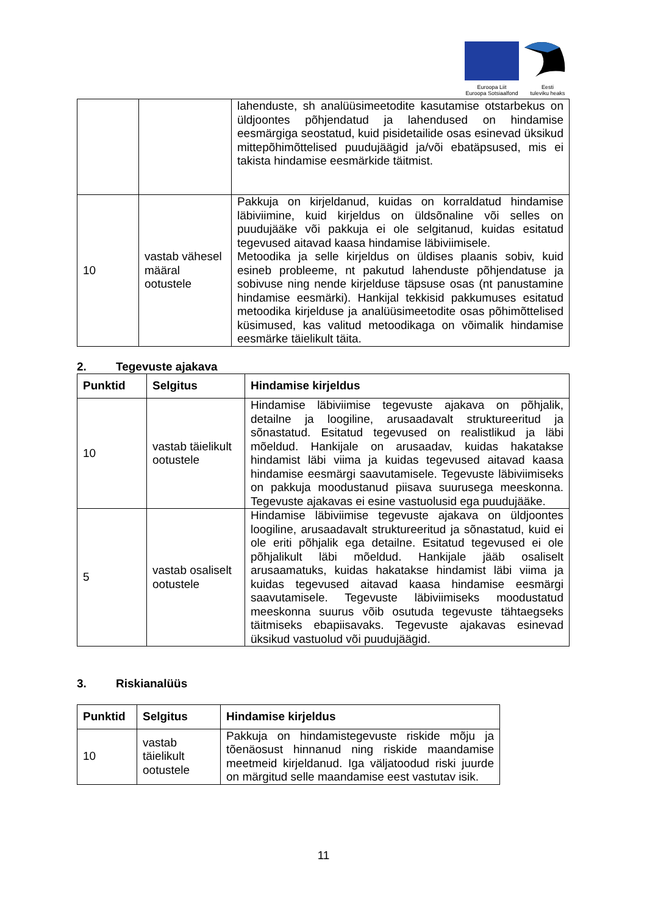Euroopa Liit
Euroopa Sotsiaalfond
Eesti
tuleviku heaks
| | | lahenduste, sh analüüsimeetodite kasutamise otstarbekus on üldjoontes põhjendatud ja lahendused on hindamise eesmärgiga seostatud, kuid pisidetailide osas esinevad üksikud mittepõhimõttelised puudujäägid ja/või ebatäpsused, mis ei takista hindamise eesmärkide täitmist. |
| 10 | vastab vähesel määral ootustele | Pakkuja on kirjeldanud, kuidas on korraldatud hindamise läbiviimine, kuid kirjeldus on üldsõnaline või selles on puudujääke või pakkuja ei ole selgitanud, kuidas esitatud tegevused aitavad kaasa hindamise läbiviimisele. Metoodika ja selle kirjeldus on üldises plaanis sobiv, kuid esineb probleeme, nt pakutud lahenduste põhjendatuse ja sobivuse ning nende kirjelduse täpsuse osas (nt panustamine hindamise eesmärki). Hankijal tekkisid pakkumuses esitatud metoodika kirjelduse ja analüüsimeetodite osas põhimõttelised küsimused, kas valitud metoodikaga on võimalik hindamise eesmärke täielikult täita. |
2. Tegevuste ajakava
| Punktid | Selgitus | Hindamise kirjeldus |
| --- | --- | --- |
| 10 | vastab täielikult ootustele | Hindamise läbiviimise tegevuste ajakava on põhjalik, detailne ja loogiline, arusaadavalt struktureeritud ja sõnastatud. Esitatud tegevused on realistlikud ja läbi mõeldud. Hankijale on arusaadav, kuidas hakatakse hindamist läbi viima ja kuidas tegevused aitavad kaasa hindamise eesmärgi saavutamisele. Tegevuste läbiviimiseks on pakkuja moodustanud piisava suurusega meeskonna. Tegevuste ajakavas ei esine vastuolusid ega puudujääke. |
| 5 | vastab osaliselt ootustele | Hindamise läbiviimise tegevuste ajakava on üldjoontes loogiline, arusaadavalt struktureeritud ja sõnastatud, kuid ei ole eriti põhjalik ega detailne. Esitatud tegevused ei ole põhjalikult läbi mõeldud. Hankijale jääb osaliselt arusaamatuks, kuidas hakatakse hindamist läbi viima ja kuidas tegevused aitavad kaasa hindamise eesmärgi saavutamisele. Tegevuste läbiviimiseks moodustatud meeskonna suurus võib osutuda tegevuste tähtaegseks täitmiseks ebapiisavaks. Tegevuste ajakavas esinevad üksikud vastuolud või puudujäägid. |
3. Riskianalüüs
| Punktid | Selgitus | Hindamise kirjeldus |
| --- | --- | --- |
| 10 | vastab täielikult ootustele | Pakkuja on hindamistegevuste riskide mõju ja tõenäosust hinnanud ning riskide maandamise meetmeid kirjeldanud. Iga väljatoodud riski juurde on märgitud selle maandamise eest vastutav isik. |
11